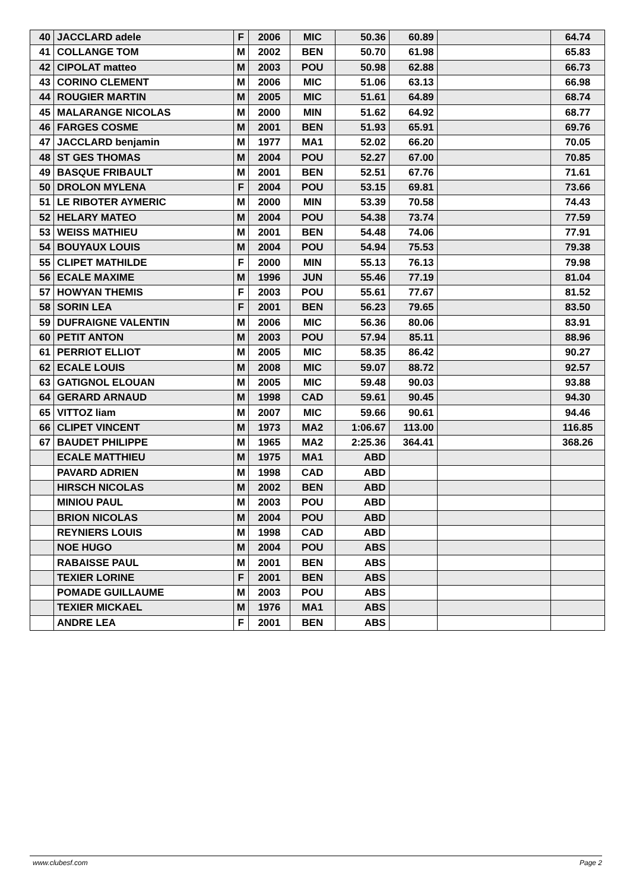| 40 | JACCLARD adele | F | 2006 | MIC | 50.36 | 60.89 | | 64.74 |
| 41 | COLLANGE TOM | M | 2002 | BEN | 50.70 | 61.98 | | 65.83 |
| 42 | CIPOLAT matteo | M | 2003 | POU | 50.98 | 62.88 | | 66.73 |
| 43 | CORINO CLEMENT | M | 2006 | MIC | 51.06 | 63.13 | | 66.98 |
| 44 | ROUGIER MARTIN | M | 2005 | MIC | 51.61 | 64.89 | | 68.74 |
| 45 | MALARANGE NICOLAS | M | 2000 | MIN | 51.62 | 64.92 | | 68.77 |
| 46 | FARGES COSME | M | 2001 | BEN | 51.93 | 65.91 | | 69.76 |
| 47 | JACCLARD benjamin | M | 1977 | MA1 | 52.02 | 66.20 | | 70.05 |
| 48 | ST GES THOMAS | M | 2004 | POU | 52.27 | 67.00 | | 70.85 |
| 49 | BASQUE FRIBAULT | M | 2001 | BEN | 52.51 | 67.76 | | 71.61 |
| 50 | DROLON MYLENA | F | 2004 | POU | 53.15 | 69.81 | | 73.66 |
| 51 | LE RIBOTER AYMERIC | M | 2000 | MIN | 53.39 | 70.58 | | 74.43 |
| 52 | HELARY MATEO | M | 2004 | POU | 54.38 | 73.74 | | 77.59 |
| 53 | WEISS MATHIEU | M | 2001 | BEN | 54.48 | 74.06 | | 77.91 |
| 54 | BOUYAUX LOUIS | M | 2004 | POU | 54.94 | 75.53 | | 79.38 |
| 55 | CLIPET MATHILDE | F | 2000 | MIN | 55.13 | 76.13 | | 79.98 |
| 56 | ECALE MAXIME | M | 1996 | JUN | 55.46 | 77.19 | | 81.04 |
| 57 | HOWYAN THEMIS | F | 2003 | POU | 55.61 | 77.67 | | 81.52 |
| 58 | SORIN LEA | F | 2001 | BEN | 56.23 | 79.65 | | 83.50 |
| 59 | DUFRAIGNE VALENTIN | M | 2006 | MIC | 56.36 | 80.06 | | 83.91 |
| 60 | PETIT ANTON | M | 2003 | POU | 57.94 | 85.11 | | 88.96 |
| 61 | PERRIOT ELLIOT | M | 2005 | MIC | 58.35 | 86.42 | | 90.27 |
| 62 | ECALE LOUIS | M | 2008 | MIC | 59.07 | 88.72 | | 92.57 |
| 63 | GATIGNOL ELOUAN | M | 2005 | MIC | 59.48 | 90.03 | | 93.88 |
| 64 | GERARD ARNAUD | M | 1998 | CAD | 59.61 | 90.45 | | 94.30 |
| 65 | VITTOZ liam | M | 2007 | MIC | 59.66 | 90.61 | | 94.46 |
| 66 | CLIPET VINCENT | M | 1973 | MA2 | 1:06.67 | 113.00 | | 116.85 |
| 67 | BAUDET PHILIPPE | M | 1965 | MA2 | 2:25.36 | 364.41 | | 368.26 |
| | ECALE MATTHIEU | M | 1975 | MA1 | ABD | | | |
| | PAVARD ADRIEN | M | 1998 | CAD | ABD | | | |
| | HIRSCH NICOLAS | M | 2002 | BEN | ABD | | | |
| | MINIOU PAUL | M | 2003 | POU | ABD | | | |
| | BRION NICOLAS | M | 2004 | POU | ABD | | | |
| | REYNIERS LOUIS | M | 1998 | CAD | ABD | | | |
| | NOE HUGO | M | 2004 | POU | ABS | | | |
| | RABAISSE PAUL | M | 2001 | BEN | ABS | | | |
| | TEXIER LORINE | F | 2001 | BEN | ABS | | | |
| | POMADE GUILLAUME | M | 2003 | POU | ABS | | | |
| | TEXIER MICKAEL | M | 1976 | MA1 | ABS | | | |
| | ANDRE LEA | F | 2001 | BEN | ABS | | | |
www.clubesf.com Page 2